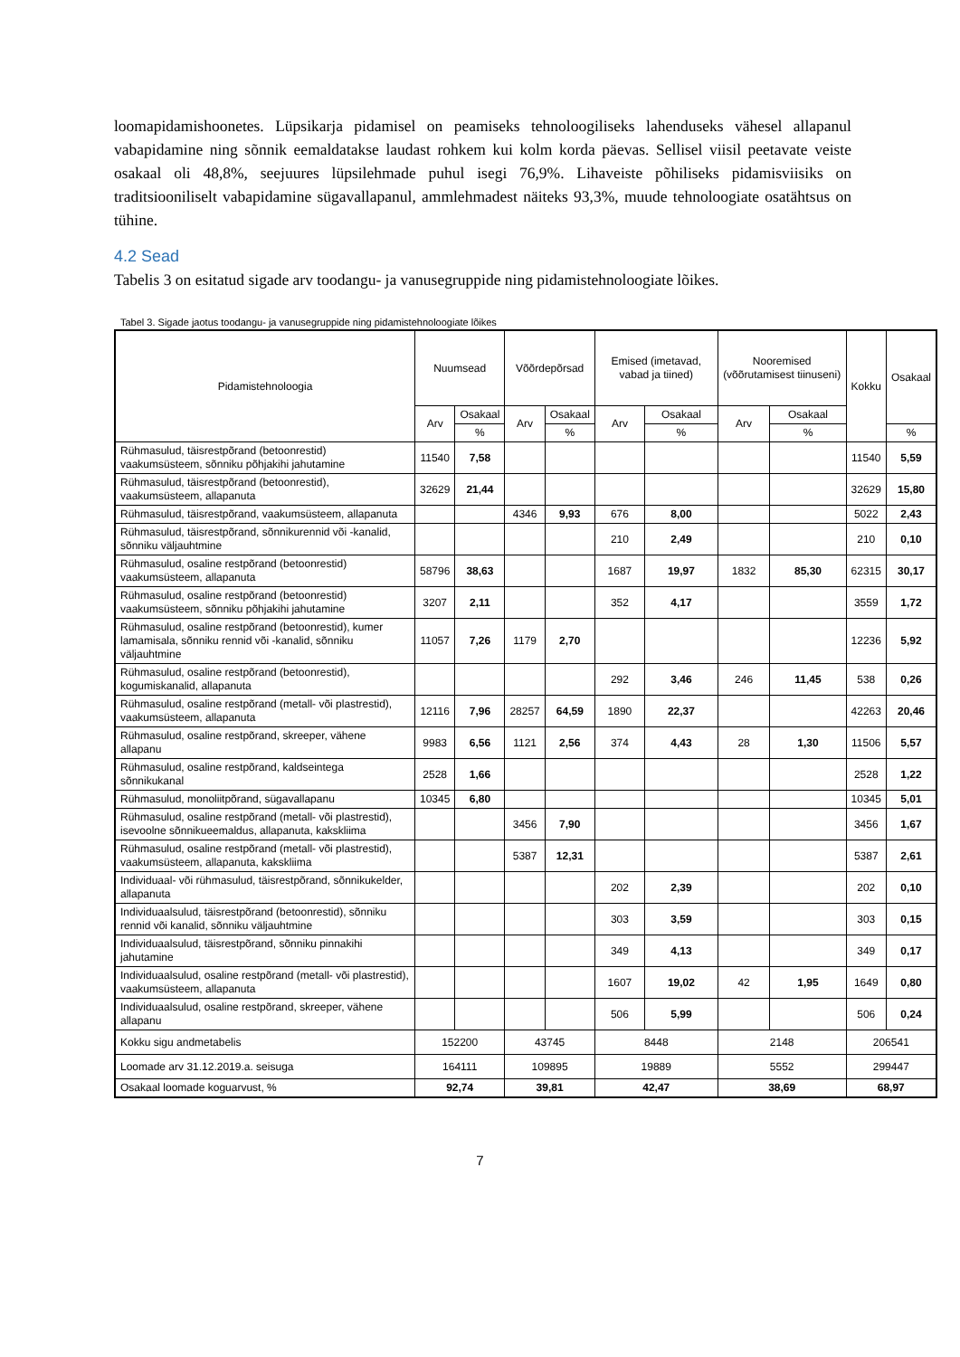loomapidamishoonetes. Lüpsikarja pidamisel on peamiseks tehnoloogiliseks lahenduseks vähesel allapanul vabapidamine ning sõnnik eemaldatakse laudast rohkem kui kolm korda päevas. Sellisel viisil peetavate veiste osakaal oli 48,8%, seejuures lüpsilehmade puhul isegi 76,9%. Lihaveiste põhiliseks pidamisviisiks on traditsiooniliselt vabapidamine sügavallapanul, ammlehmadest näiteks 93,3%, muude tehnoloogiate osatähtsus on tühine.
4.2 Sead
Tabelis 3 on esitatud sigade arv toodangu- ja vanusegruppide ning pidamistehnoloogiate lõikes.
Tabel 3. Sigade jaotus toodangu- ja vanusegruppide ning pidamistehnoloogiate lõikes
| Pidamistehnoloogia | Nuumsead | | Võõrdepõrsad | | Emised (imetavad, vabad ja tiined) | | Nooremised (võõrutamisest tiinuseni) | | Kokku | Osakaal |
| --- | --- | --- | --- | --- | --- | --- | --- | --- | --- | --- |
| | Arv | Osakaal | Arv | Osakaal | Arv | Osakaal | Arv | Osakaal | | |
| | | % | | % | | % | | % | | % |
| Rühmasulud, täisrestpõrand (betoonrestid) vaakumsüsteem, sõnniku põhjakihi jahutamine | 11540 | 7,58 | | | | | | | 11540 | 5,59 |
| Rühmasulud, täisrestpõrand (betoonrestid), vaakumsüsteem, allapanuta | 32629 | 21,44 | | | | | | | 32629 | 15,80 |
| Rühmasulud, täisrestpõrand, vaakumsüsteem, allapanuta | | | 4346 | 9,93 | 676 | 8,00 | | | 5022 | 2,43 |
| Rühmasulud, täisrestpõrand, sõnnikurennid või -kanalid, sõnniku väljauhtmine | | | | | 210 | 2,49 | | | 210 | 0,10 |
| Rühmasulud, osaline restpõrand (betoonrestid) vaakumsüsteem, allapanuta | 58796 | 38,63 | | | 1687 | 19,97 | 1832 | 85,30 | 62315 | 30,17 |
| Rühmasulud, osaline restpõrand (betoonrestid) vaakumsüsteem, sõnniku põhjakihi jahutamine | 3207 | 2,11 | | | 352 | 4,17 | | | 3559 | 1,72 |
| Rühmasulud, osaline restpõrand (betoonrestid), kumer lamamisala, sõnniku rennid või -kanalid, sõnniku väljauhtmine | 11057 | 7,26 | 1179 | 2,70 | | | | | 12236 | 5,92 |
| Rühmasulud, osaline restpõrand (betoonrestid), kogumiskanalid, allapanuta | | | | | 292 | 3,46 | 246 | 11,45 | 538 | 0,26 |
| Rühmasulud, osaline restpõrand (metall- või plastrestid), vaakumsüsteem, allapanuta | 12116 | 7,96 | 28257 | 64,59 | 1890 | 22,37 | | | 42263 | 20,46 |
| Rühmasulud, osaline restpõrand, skreeper, vähene allapanu | 9983 | 6,56 | 1121 | 2,56 | 374 | 4,43 | 28 | 1,30 | 11506 | 5,57 |
| Rühmasulud, osaline restpõrand, kaldseintega sõnnikukanal | 2528 | 1,66 | | | | | | | 2528 | 1,22 |
| Rühmasulud, monoliitpõrand, sügavallapanu | 10345 | 6,80 | | | | | | | 10345 | 5,01 |
| Rühmasulud, osaline restpõrand (metall- või plastrestid), isevoolne sõnnikueemaldus, allapanuta, kakskliima | | | 3456 | 7,90 | | | | | 3456 | 1,67 |
| Rühmasulud, osaline restpõrand (metall- või plastrestid), vaakumsüsteem, allapanuta, kakskliima | | | 5387 | 12,31 | | | | | 5387 | 2,61 |
| Individuaal- või rühmasulud, täisrestpõrand, sõnnikukelder, allapanuta | | | | | 202 | 2,39 | | | 202 | 0,10 |
| Individuaalsulud, täisrestpõrand (betoonrestid), sõnniku rennid või kanalid, sõnniku väljauhtmine | | | | | 303 | 3,59 | | | 303 | 0,15 |
| Individuaalsulud, täisrestpõrand, sõnniku pinnakihi jahutamine | | | | | 349 | 4,13 | | | 349 | 0,17 |
| Individuaalsulud, osaline restpõrand (metall- või plastrestid), vaakumsüsteem, allapanuta | | | | | 1607 | 19,02 | 42 | 1,95 | 1649 | 0,80 |
| Individuaalsulud, osaline restpõrand, skreeper, vähene allapanu | | | | | 506 | 5,99 | | | 506 | 0,24 |
| Kokku sigu andmetabelis | 152200 | | 43745 | | 8448 | | 2148 | | 206541 | |
| Loomade arv 31.12.2019.a. seisuga | 164111 | | 109895 | | 19889 | | 5552 | | 299447 | |
| Osakaal loomade koguarvust, % | 92,74 | | 39,81 | | 42,47 | | 38,69 | | 68,97 | |
7